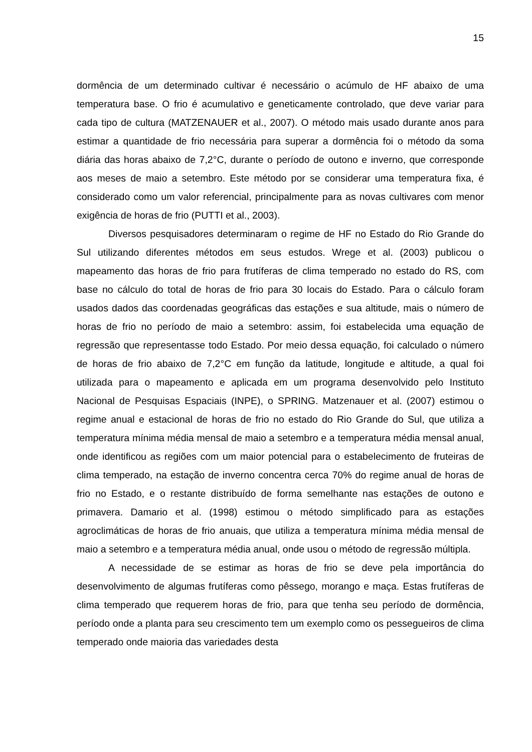15
dormência de um determinado cultivar é necessário o acúmulo de HF abaixo de uma temperatura base. O frio é acumulativo e geneticamente controlado, que deve variar para cada tipo de cultura (MATZENAUER et al., 2007). O método mais usado durante anos para estimar a quantidade de frio necessária para superar a dormência foi o método da soma diária das horas abaixo de 7,2°C, durante o período de outono e inverno, que corresponde aos meses de maio a setembro. Este método por se considerar uma temperatura fixa, é considerado como um valor referencial, principalmente para as novas cultivares com menor exigência de horas de frio (PUTTI et al., 2003).
Diversos pesquisadores determinaram o regime de HF no Estado do Rio Grande do Sul utilizando diferentes métodos em seus estudos. Wrege et al. (2003) publicou o mapeamento das horas de frio para frutíferas de clima temperado no estado do RS, com base no cálculo do total de horas de frio para 30 locais do Estado. Para o cálculo foram usados dados das coordenadas geográficas das estações e sua altitude, mais o número de horas de frio no período de maio a setembro: assim, foi estabelecida uma equação de regressão que representasse todo Estado. Por meio dessa equação, foi calculado o número de horas de frio abaixo de 7,2°C em função da latitude, longitude e altitude, a qual foi utilizada para o mapeamento e aplicada em um programa desenvolvido pelo Instituto Nacional de Pesquisas Espaciais (INPE), o SPRING. Matzenauer et al. (2007) estimou o regime anual e estacional de horas de frio no estado do Rio Grande do Sul, que utiliza a temperatura mínima média mensal de maio a setembro e a temperatura média mensal anual, onde identificou as regiões com um maior potencial para o estabelecimento de fruteiras de clima temperado, na estação de inverno concentra cerca 70% do regime anual de horas de frio no Estado, e o restante distribuído de forma semelhante nas estações de outono e primavera. Damario et al. (1998) estimou o método simplificado para as estações agroclimáticas de horas de frio anuais, que utiliza a temperatura mínima média mensal de maio a setembro e a temperatura média anual, onde usou o método de regressão múltipla.
A necessidade de se estimar as horas de frio se deve pela importância do desenvolvimento de algumas frutíferas como pêssego, morango e maça. Estas frutíferas de clima temperado que requerem horas de frio, para que tenha seu período de dormência, período onde a planta para seu crescimento tem um exemplo como os pessegueiros de clima temperado onde maioria das variedades desta